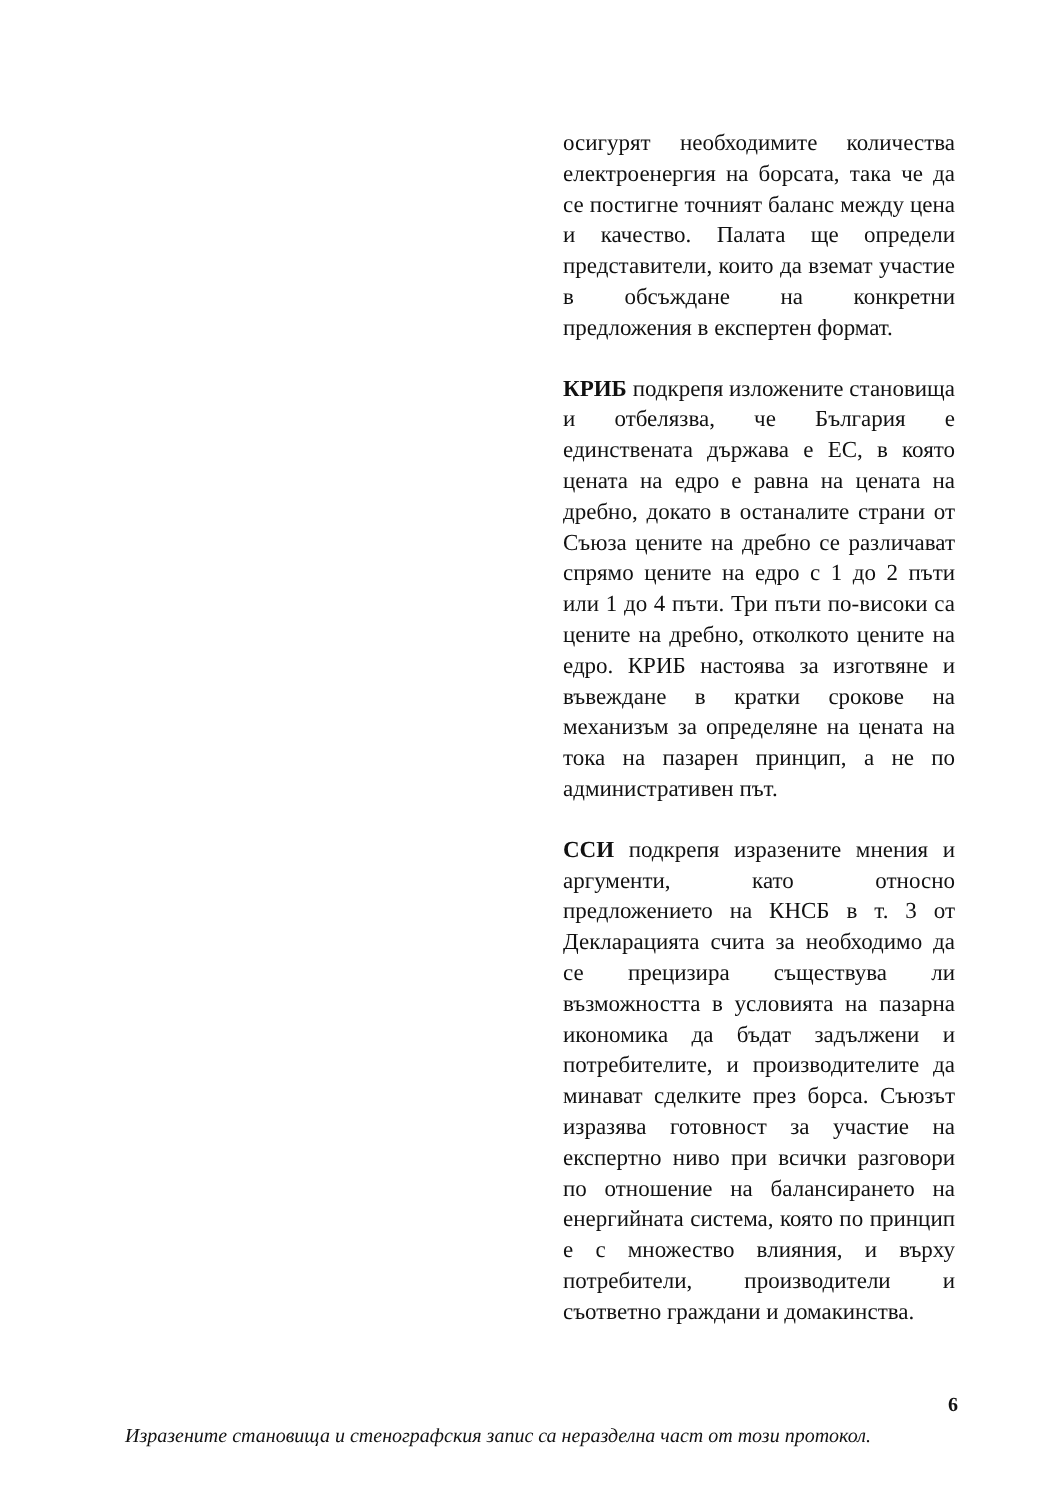осигурят необходимите количества електроенергия на борсата, така че да се постигне точният баланс между цена и качество. Палата ще определи представители, които да вземат участие в обсъждане на конкретни предложения в експертен формат.
КРИБ подкрепя изложените становища и отбелязва, че България е единствената държава е ЕС, в която цената на едро е равна на цената на дребно, докато в останалите страни от Съюза цените на дребно се различават спрямо цените на едро с 1 до 2 пъти или 1 до 4 пъти. Три пъти по-високи са цените на дребно, отколкото цените на едро. КРИБ настоява за изготвяне и въвеждане в кратки срокове на механизъм за определяне на цената на тока на пазарен принцип, а не по административен път.
ССИ подкрепя изразените мнения и аргументи, като относно предложението на КНСБ в т. 3 от Декларацията счита за необходимо да се прецизира съществува ли възможността в условията на пазарна икономика да бъдат задължени и потребителите, и производителите да минават сделките през борса. Съюзът изразява готовност за участие на експертно ниво при всички разговори по отношение на балансирането на енергийната система, която по принцип е с множество влияния, и върху потребители, производители и съответно граждани и домакинства.
6
Изразените становища и стенографския запис са неразделна част от този протокол.